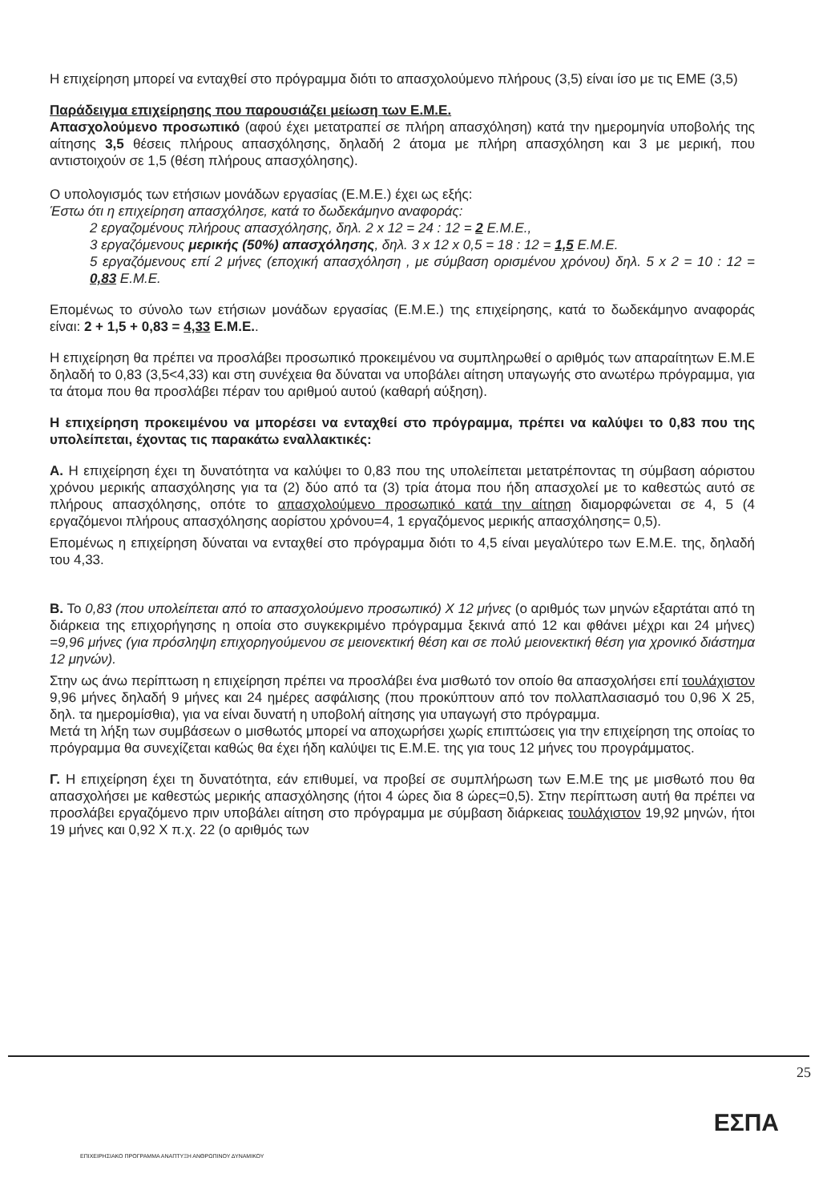Η επιχείρηση μπορεί να ενταχθεί στο πρόγραμμα διότι το απασχολούμενο πλήρους (3,5) είναι ίσο με τις ΕΜΕ (3,5)
Παράδειγμα επιχείρησης που παρουσιάζει μείωση των Ε.Μ.Ε.
Απασχολούμενο προσωπικό (αφού έχει μετατραπεί σε πλήρη απασχόληση) κατά την ημερομηνία υποβολής της αίτησης 3,5 θέσεις πλήρους απασχόλησης, δηλαδή 2 άτομα με πλήρη απασχόληση και 3 με μερική, που αντιστοιχούν σε 1,5 (θέση πλήρους απασχόλησης).
Ο υπολογισμός των ετήσιων μονάδων εργασίας (Ε.Μ.Ε.) έχει ως εξής:
Έστω ότι η επιχείρηση απασχόλησε, κατά το δωδεκάμηνο αναφοράς:
2 εργαζομένους πλήρους απασχόλησης, δηλ. 2 x 12 = 24 : 12 = 2 Ε.Μ.Ε.,
3 εργαζόμενους μερικής (50%) απασχόλησης, δηλ. 3 x 12 x 0,5 = 18 : 12 = 1,5 Ε.Μ.Ε.
5 εργαζόμενους επί 2 μήνες (εποχική απασχόληση , με σύμβαση ορισμένου χρόνου) δηλ. 5 x 2 = 10 : 12 = 0,83 Ε.Μ.Ε.
Επομένως το σύνολο των ετήσιων μονάδων εργασίας (Ε.Μ.Ε.) της επιχείρησης, κατά το δωδεκάμηνο αναφοράς είναι: 2 + 1,5 + 0,83 = 4,33 Ε.Μ.Ε..
Η επιχείρηση θα πρέπει να προσλάβει προσωπικό προκειμένου να συμπληρωθεί ο αριθμός των απαραίτητων Ε.Μ.Ε δηλαδή το 0,83 (3,5<4,33) και στη συνέχεια θα δύναται να υποβάλει αίτηση υπαγωγής στο ανωτέρω πρόγραμμα, για τα άτομα που θα προσλάβει πέραν του αριθμού αυτού (καθαρή αύξηση).
Η επιχείρηση προκειμένου να μπορέσει να ενταχθεί στο πρόγραμμα, πρέπει να καλύψει το 0,83 που της υπολείπεται, έχοντας τις παρακάτω εναλλακτικές:
Α. Η επιχείρηση έχει τη δυνατότητα να καλύψει το 0,83 που της υπολείπεται μετατρέποντας τη σύμβαση αόριστου χρόνου μερικής απασχόλησης για τα (2) δύο από τα (3) τρία άτομα που ήδη απασχολεί με το καθεστώς αυτό σε πλήρους απασχόλησης, οπότε το απασχολούμενο προσωπικό κατά την αίτηση διαμορφώνεται σε 4, 5 (4 εργαζόμενοι πλήρους απασχόλησης αορίστου χρόνου=4, 1 εργαζόμενος μερικής απασχόλησης= 0,5).
Επομένως η επιχείρηση δύναται να ενταχθεί στο πρόγραμμα διότι το 4,5 είναι μεγαλύτερο των Ε.Μ.Ε. της, δηλαδή του 4,33.
Β. Το 0,83 (που υπολείπεται από το απασχολούμενο προσωπικό) Χ 12 μήνες (ο αριθμός των μηνών εξαρτάται από τη διάρκεια της επιχορήγησης η οποία στο συγκεκριμένο πρόγραμμα ξεκινά από 12 και φθάνει μέχρι και 24 μήνες) =9,96 μήνες (για πρόσληψη επιχορηγούμενου σε μειονεκτική θέση και σε πολύ μειονεκτική θέση για χρονικό διάστημα 12 μηνών).
Στην ως άνω περίπτωση η επιχείρηση πρέπει να προσλάβει ένα μισθωτό τον οποίο θα απασχολήσει επί τουλάχιστον 9,96 μήνες δηλαδή 9 μήνες και 24 ημέρες ασφάλισης (που προκύπτουν από τον πολλαπλασιασμό του 0,96 Χ 25, δηλ. τα ημερομίσθια), για να είναι δυνατή η υποβολή αίτησης για υπαγωγή στο πρόγραμμα.
Μετά τη λήξη των συμβάσεων ο μισθωτός μπορεί να αποχωρήσει χωρίς επιπτώσεις για την επιχείρηση της οποίας το πρόγραμμα θα συνεχίζεται καθώς θα έχει ήδη καλύψει τις Ε.Μ.Ε. της για τους 12 μήνες του προγράμματος.
Γ. Η επιχείρηση έχει τη δυνατότητα, εάν επιθυμεί, να προβεί σε συμπλήρωση των Ε.Μ.Ε της με μισθωτό που θα απασχολήσει με καθεστώς μερικής απασχόλησης (ήτοι 4 ώρες δια 8 ώρες=0,5). Στην περίπτωση αυτή θα πρέπει να προσλάβει εργαζόμενο πριν υποβάλει αίτηση στο πρόγραμμα με σύμβαση διάρκειας τουλάχιστον 19,92 μηνών, ήτοι 19 μήνες και 0,92 Χ π.χ. 22 (ο αριθμός των
25
ΕΣΠΑ
ΕΠΙΧΕΙΡΗΣΙΑΚΟ ΠΡΟΓΡΑΜΜΑ ΑΝΑΠΤΥΞΗ ΑΝΘΡΩΠΙΝΟΥ ΔΥΝΑΜΙΚΟΥ